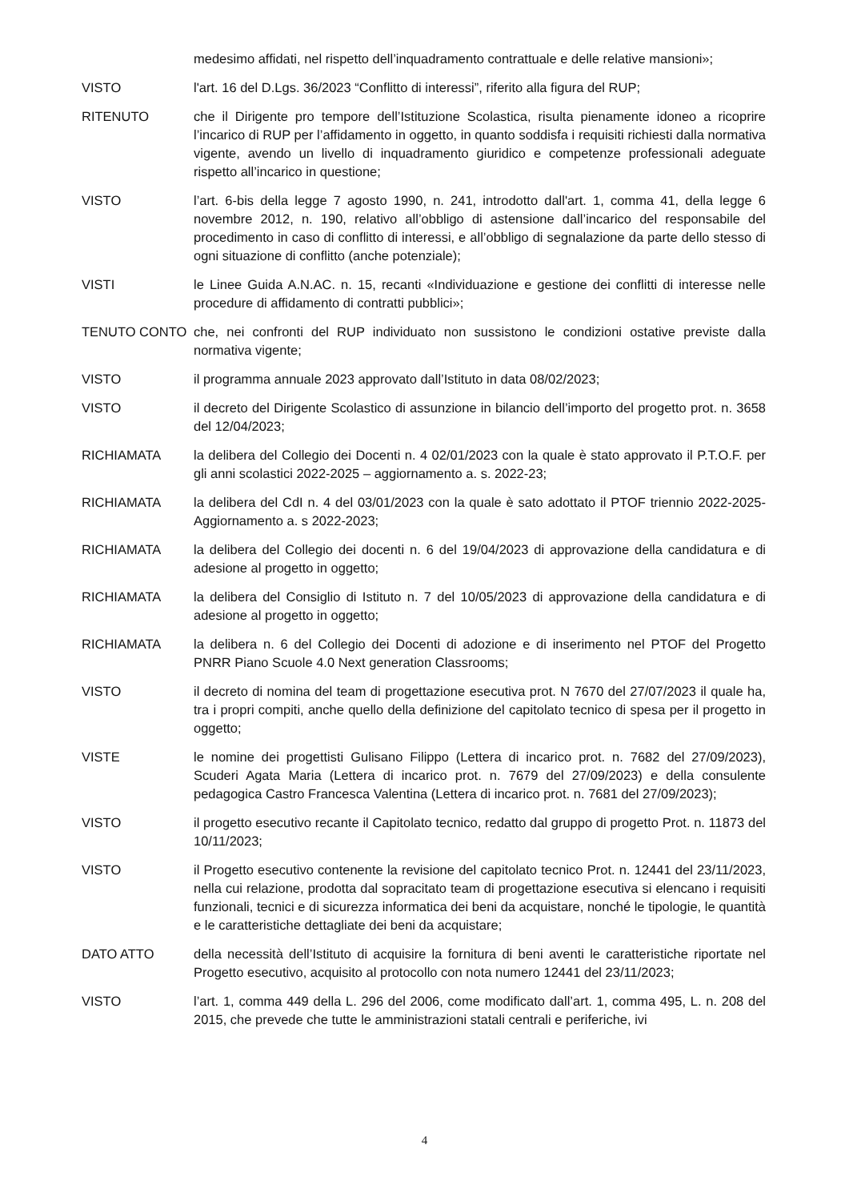medesimo affidati, nel rispetto dell’inquadramento contrattuale e delle relative mansioni»;
VISTO l'art. 16 del D.Lgs. 36/2023 “Conflitto di interessi”, riferito alla figura del RUP;
RITENUTO che il Dirigente pro tempore dell’Istituzione Scolastica, risulta pienamente idoneo a ricoprire l’incarico di RUP per l’affidamento in oggetto, in quanto soddisfa i requisiti richiesti dalla normativa vigente, avendo un livello di inquadramento giuridico e competenze professionali adeguate rispetto all’incarico in questione;
VISTO l’art. 6-bis della legge 7 agosto 1990, n. 241, introdotto dall'art. 1, comma 41, della legge 6 novembre 2012, n. 190, relativo all’obbligo di astensione dall’incarico del responsabile del procedimento in caso di conflitto di interessi, e all’obbligo di segnalazione da parte dello stesso di ogni situazione di conflitto (anche potenziale);
VISTI le Linee Guida A.N.AC. n. 15, recanti «Individuazione e gestione dei conflitti di interesse nelle procedure di affidamento di contratti pubblici»;
TENUTO CONTO che, nei confronti del RUP individuato non sussistono le condizioni ostative previste dalla normativa vigente;
VISTO il programma annuale 2023 approvato dall’Istituto in data 08/02/2023;
VISTO il decreto del Dirigente Scolastico di assunzione in bilancio dell’importo del progetto prot. n. 3658 del 12/04/2023;
RICHIAMATA la delibera del Collegio dei Docenti n. 4 02/01/2023 con la quale è stato approvato il P.T.O.F. per gli anni scolastici 2022-2025 – aggiornamento a. s. 2022-23;
RICHIAMATA la delibera del CdI n. 4 del 03/01/2023 con la quale è sato adottato il PTOF triennio 2022-2025- Aggiornamento a. s 2022-2023;
RICHIAMATA la delibera del Collegio dei docenti n. 6 del 19/04/2023 di approvazione della candidatura e di adesione al progetto in oggetto;
RICHIAMATA la delibera del Consiglio di Istituto n. 7 del 10/05/2023 di approvazione della candidatura e di adesione al progetto in oggetto;
RICHIAMATA la delibera n. 6 del Collegio dei Docenti di adozione e di inserimento nel PTOF del Progetto PNRR Piano Scuole 4.0 Next generation Classrooms;
VISTO il decreto di nomina del team di progettazione esecutiva prot. N 7670 del 27/07/2023 il quale ha, tra i propri compiti, anche quello della definizione del capitolato tecnico di spesa per il progetto in oggetto;
VISTE le nomine dei progettisti Gulisano Filippo (Lettera di incarico prot. n. 7682 del 27/09/2023), Scuderi Agata Maria (Lettera di incarico prot. n. 7679 del 27/09/2023) e della consulente pedagogica Castro Francesca Valentina (Lettera di incarico prot. n. 7681 del 27/09/2023);
VISTO il progetto esecutivo recante il Capitolato tecnico, redatto dal gruppo di progetto Prot. n. 11873 del 10/11/2023;
VISTO il Progetto esecutivo contenente la revisione del capitolato tecnico Prot. n. 12441 del 23/11/2023, nella cui relazione, prodotta dal sopracitato team di progettazione esecutiva si elencano i requisiti funzionali, tecnici e di sicurezza informatica dei beni da acquistare, nonché le tipologie, le quantità e le caratteristiche dettagliate dei beni da acquistare;
DATO ATTO della necessità dell’Istituto di acquisire la fornitura di beni aventi le caratteristiche riportate nel Progetto esecutivo, acquisito al protocollo con nota numero 12441 del 23/11/2023;
VISTO l’art. 1, comma 449 della L. 296 del 2006, come modificato dall’art. 1, comma 495, L. n. 208 del 2015, che prevede che tutte le amministrazioni statali centrali e periferiche, ivi
4